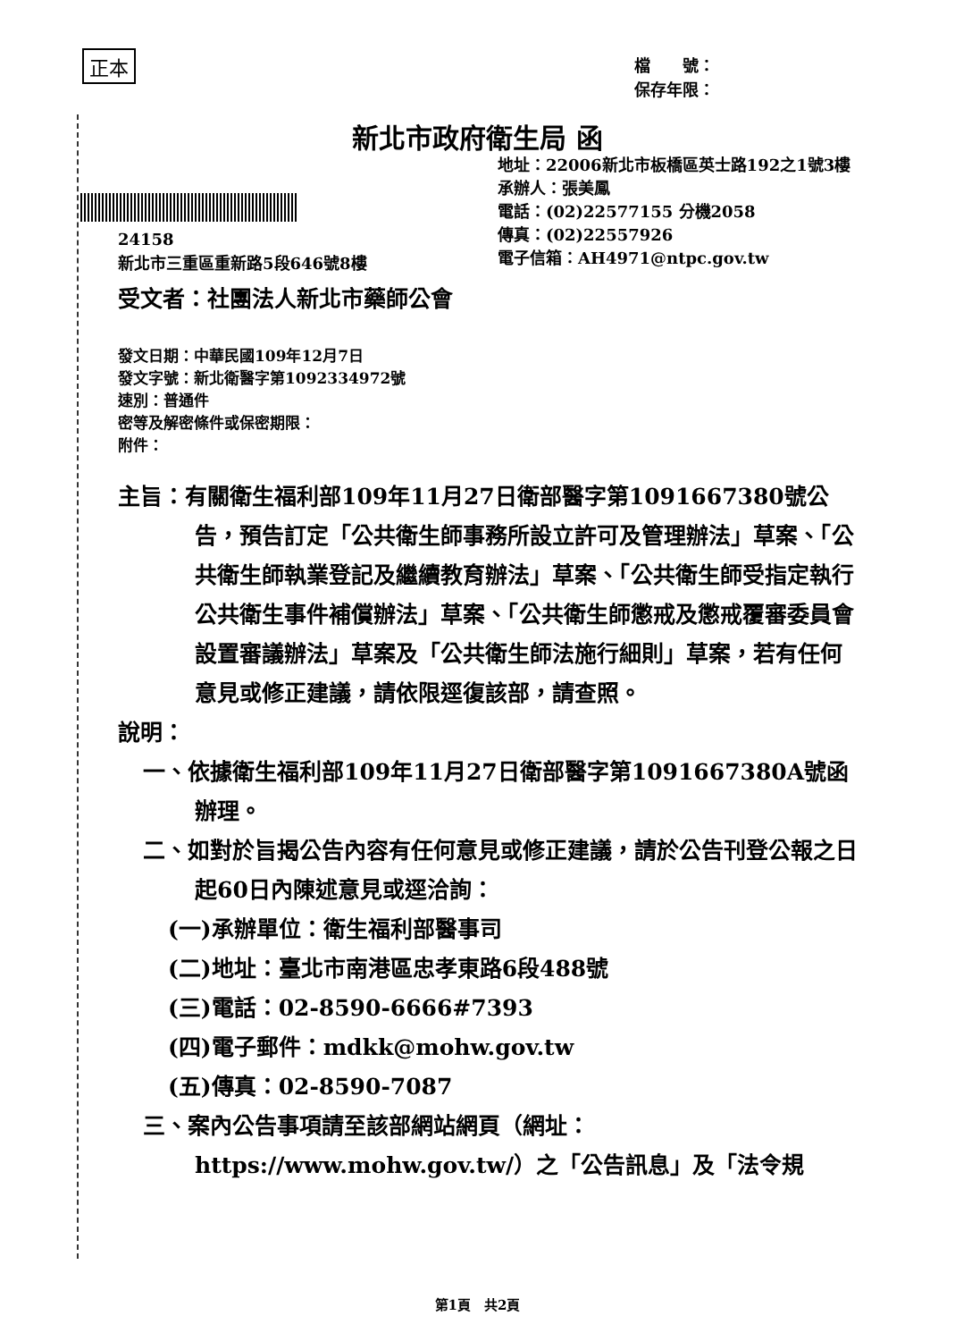正本
檔　　號：
保存年限：
新北市政府衛生局 函
地址：22006新北市板橋區英士路192之1號3樓
承辦人：張美鳳
電話：(02)22577155 分機2058
傳真：(02)22557926
電子信箱：AH4971@ntpc.gov.tw
24158
新北市三重區重新路5段646號8樓
受文者：社團法人新北市藥師公會
發文日期：中華民國109年12月7日
發文字號：新北衛醫字第1092334972號
速別：普通件
密等及解密條件或保密期限：
附件：
主旨：有關衛生福利部109年11月27日衛部醫字第1091667380號公告，預告訂定「公共衛生師事務所設立許可及管理辦法」草案、「公共衛生師執業登記及繼續教育辦法」草案、「公共衛生師受指定執行公共衛生事件補償辦法」草案、「公共衛生師懲戒及懲戒覆審委員會設置審議辦法」草案及「公共衛生師法施行細則」草案，若有任何意見或修正建議，請依限逕復該部，請查照。
說明：
一、依據衛生福利部109年11月27日衛部醫字第1091667380A號函辦理。
二、如對於旨揭公告內容有任何意見或修正建議，請於公告刊登公報之日起60日內陳述意見或逕洽詢：
(一)承辦單位：衛生福利部醫事司
(二)地址：臺北市南港區忠孝東路6段488號
(三)電話：02-8590-6666#7393
(四)電子郵件：mdkk@mohw.gov.tw
(五)傳真：02-8590-7087
三、案內公告事項請至該部網站網頁（網址：https://www.mohw.gov.tw/）之「公告訊息」及「法令規
第1頁　共2頁